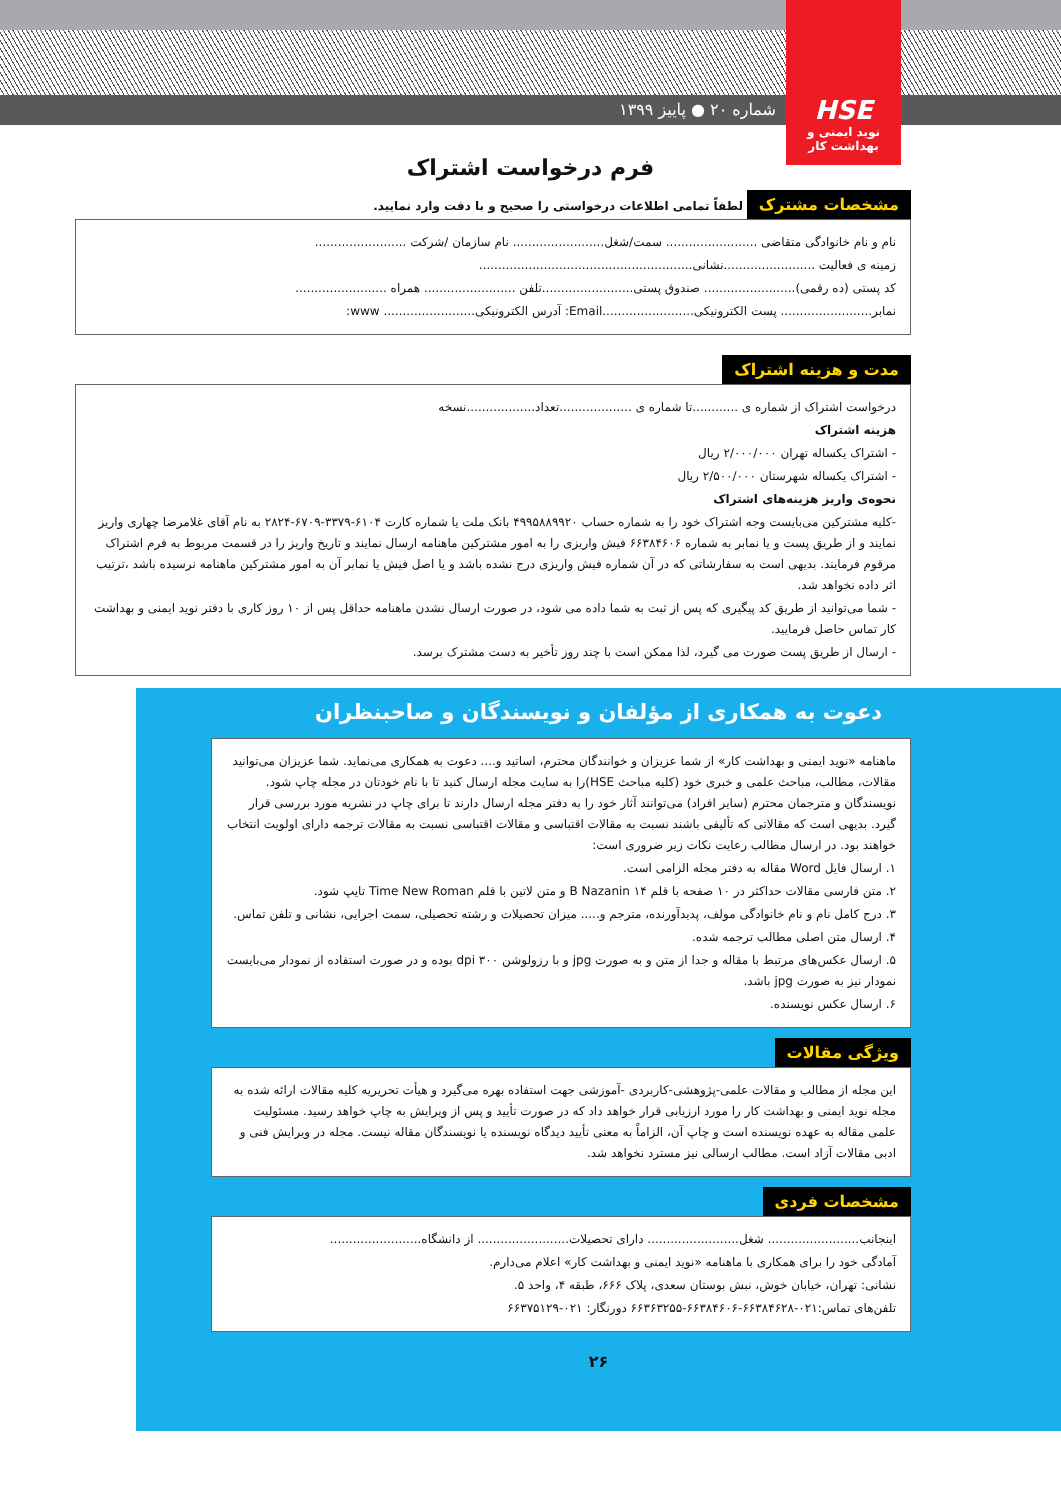شماره ۲۰ ● پاییز ۱۳۹۹
HSE
نوید ایمنی و بهداشت کار
فرم درخواست اشتراک
مشخصات مشترک لطفاً تمامی اطلاعات درخواستی را صحیح و با دقت وارد نمایید.
نام و نام خانوادگی متقاضی ........................ سمت/شغل........................ نام سازمان /شرکت ........................
زمینه ی فعالیت ........................نشانی........................................................
کد پستی (ده رقمی)........................ صندوق پستی........................تلفن ........................ همراه ........................
نمابر........................ پست الکترونیکی........................Email: آدرس الکترونیکی........................ www:
مدت و هزینه اشتراک
درخواست اشتراک از شماره ی ............تا شماره ی ...................تعداد..................نسخه
هزینه اشتراک
- اشتراک یکساله تهران ۲/۰۰۰/۰۰۰ ریال
- اشتراک یکساله شهرستان ۲/۵۰۰/۰۰۰ ریال
نحوه‌ی واریز هزینه‌های اشتراک
-کلیه مشترکین می‌بایست وجه اشتراک خود را به شماره حساب ۴۹۹۵۸۸۹۹۲۰ بانک ملت یا شماره کارت ۶۱۰۴-۳۳۷۹-۶۷۰۹-۲۸۲۴ به نام آقای غلامرضا چهاری واریز نمایند و از طریق پست و یا نمابر به شماره ۶۶۳۸۴۶۰۶ فیش واریزی را به امور مشترکین ماهنامه ارسال نمایند و تاریخ واریز را در قسمت مربوط به فرم اشتراک مرقوم فرمایند. بدیهی است به سفارشاتی که در آن شماره فیش واریزی درج نشده باشد و یا اصل فیش یا نمابر آن به امور مشترکین ماهنامه نرسیده باشد ،ترتیب اثر داده نخواهد شد.
- شما می‌توانید از طریق کد پیگیری که پس از ثبت به شما داده می شود، در صورت ارسال نشدن ماهنامه حداقل پس از ۱۰ روز کاری با دفتر نوید ایمنی و بهداشت کار تماس حاصل فرمایید.
- ارسال از طریق پست صورت می گیرد، لذا ممکن است با چند روز تأخیر به دست مشترک برسد.
دعوت به همکاری از مؤلفان و نویسندگان و صاحبنظران
ماهنامه «نوید ایمنی و بهداشت کار» از شما عزیزان و خوانندگان محترم، اساتید و.... دعوت به همکاری می‌نماید. شما عزیزان می‌توانید مقالات، مطالب، مباحث علمی و خبری خود (کلیه مباحث HSE)را به سایت مجله ارسال کنید تا با نام خودتان در مجله چاپ شود. نویسندگان و مترجمان محترم (سایر افراد) می‌توانند آثار خود را به دفتر مجله ارسال دارند تا برای چاپ در نشریه مورد بررسی قرار گیرد. بدیهی است که مقالاتی که تألیفی باشند نسبت به مقالات اقتباسی و مقالات اقتباسی نسبت به مقالات ترجمه دارای اولویت انتخاب خواهند بود. در ارسال مطالب رعایت نکات زیر ضروری است:
۱. ارسال فایل Word مقاله به دفتر مجله الزامی است.
۲. متن فارسی مقالات حداکثر در ۱۰ صفحه با قلم ۱۴ B Nazanin و متن لاتین با قلم Time New Roman تایپ شود.
۳. درج کامل نام و نام خانوادگی مولف، پدیدآورنده، مترجم و..... میزان تحصیلات و رشته تحصیلی، سمت اجرایی، نشانی و تلفن تماس.
۴. ارسال متن اصلی مطالب ترجمه شده.
۵. ارسال عکس‌های مرتبط با مقاله و جدا از متن و به صورت jpg و با رزولوشن ۳۰۰ dpi بوده و در صورت استفاده از نمودار می‌بایست نمودار نیز به صورت jpg باشد.
۶. ارسال عکس نویسنده.
ویژگی مقالات
این مجله از مطالب و مقالات علمی-پژوهشی-کاربردی -آموزشی جهت استفاده بهره می‌گیرد و هیأت تحریریه کلیه مقالات ارائه شده به مجله نوید ایمنی و بهداشت کار را مورد ارزیابی قرار خواهد داد که در صورت تأیید و پس از ویرایش به چاپ خواهد رسید. مسئولیت علمی مقاله به عهده نویسنده است و چاپ آن، الزاماً به معنی تأیید دیدگاه نویسنده یا نویسندگان مقاله نیست. مجله در ویرایش فنی و ادبی مقالات آزاد است. مطالب ارسالی نیز مسترد نخواهد شد.
مشخصات فردی
اینجانب........................ شغل........................ دارای تحصیلات........................ از دانشگاه........................
آمادگی خود را برای همکاری با ماهنامه «نوید ایمنی و بهداشت کار» اعلام می‌دارم.
نشانی: تهران، خیابان خوش، نبش بوستان سعدی، پلاک ۶۶۶، طبقه ۴، واحد ۵.
تلفن‌های تماس:۰۲۱-۶۶۳۸۴۶۲۸-۶۶۳۸۴۶۰۶-۶۶۳۶۳۲۵۵ دورنگار: ۰۲۱-۶۶۳۷۵۱۲۹
۲۶